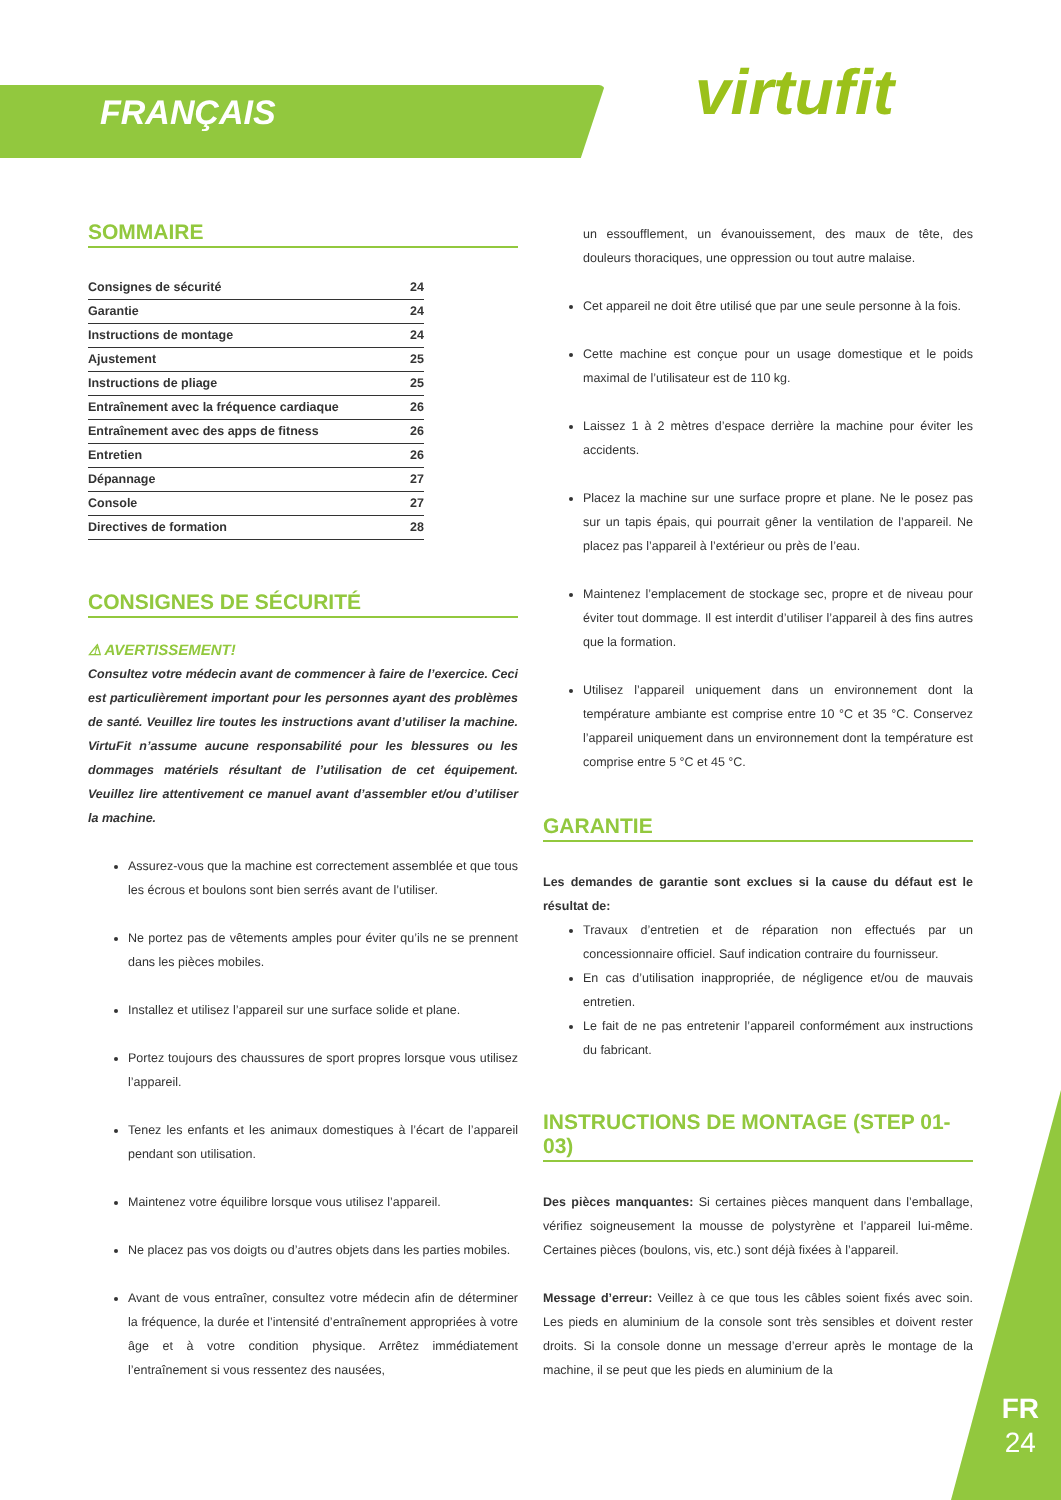FRANÇAIS virtufit
SOMMAIRE
Consignes de sécurité 24
Garantie 24
Instructions de montage 24
Ajustement 25
Instructions de pliage 25
Entraînement avec la fréquence cardiaque 26
Entraînement avec des apps de fitness 26
Entretien 26
Dépannage 27
Console 27
Directives de formation 28
CONSIGNES DE SÉCURITÉ
⚠ AVERTISSEMENT!
Consultez votre médecin avant de commencer à faire de l’exercice. Ceci est particulièrement important pour les personnes ayant des problèmes de santé. Veuillez lire toutes les instructions avant d’utiliser la machine. VirtuFit n’assume aucune responsabilité pour les blessures ou les dommages matériels résultant de l’utilisation de cet équipement. Veuillez lire attentivement ce manuel avant d’assembler et/ou d’utiliser la machine.
Assurez-vous que la machine est correctement assemblée et que tous les écrous et boulons sont bien serrés avant de l’utiliser.
Ne portez pas de vêtements amples pour éviter qu’ils ne se prennent dans les pièces mobiles.
Installez et utilisez l’appareil sur une surface solide et plane.
Portez toujours des chaussures de sport propres lorsque vous utilisez l’appareil.
Tenez les enfants et les animaux domestiques à l’écart de l’appareil pendant son utilisation.
Maintenez votre équilibre lorsque vous utilisez l’appareil.
Ne placez pas vos doigts ou d’autres objets dans les parties mobiles.
Avant de vous entraîner, consultez votre médecin afin de déterminer la fréquence, la durée et l’intensité d’entraînement appropriées à votre âge et à votre condition physique. Arrêtez immédiatement l’entraînement si vous ressentez des nausées,
un essoufflement, un évanouissement, des maux de tête, des douleurs thoraciques, une oppression ou tout autre malaise.
Cet appareil ne doit être utilisé que par une seule personne à la fois.
Cette machine est conçue pour un usage domestique et le poids maximal de l’utilisateur est de 110 kg.
Laissez 1 à 2 mètres d’espace derrière la machine pour éviter les accidents.
Placez la machine sur une surface propre et plane. Ne le posez pas sur un tapis épais, qui pourrait gêner la ventilation de l’appareil. Ne placez pas l’appareil à l’extérieur ou près de l’eau.
Maintenez l’emplacement de stockage sec, propre et de niveau pour éviter tout dommage. Il est interdit d’utiliser l’appareil à des fins autres que la formation.
Utilisez l’appareil uniquement dans un environnement dont la température ambiante est comprise entre 10 °C et 35 °C. Conservez l’appareil uniquement dans un environnement dont la température est comprise entre 5 °C et 45 °C.
GARANTIE
Les demandes de garantie sont exclues si la cause du défaut est le résultat de:
Travaux d’entretien et de réparation non effectués par un concessionnaire officiel. Sauf indication contraire du fournisseur.
En cas d’utilisation inappropriée, de négligence et/ou de mauvais entretien.
Le fait de ne pas entretenir l’appareil conformément aux instructions du fabricant.
INSTRUCTIONS DE MONTAGE (STEP 01-03)
Des pièces manquantes: Si certaines pièces manquent dans l’emballage, vérifiez soigneusement la mousse de polystyrène et l’appareil lui-même. Certaines pièces (boulons, vis, etc.) sont déjà fixées à l’appareil.
Message d’erreur: Veillez à ce que tous les câbles soient fixés avec soin. Les pieds en aluminium de la console sont très sensibles et doivent rester droits. Si la console donne un message d’erreur après le montage de la machine, il se peut que les pieds en aluminium de la
FR
24